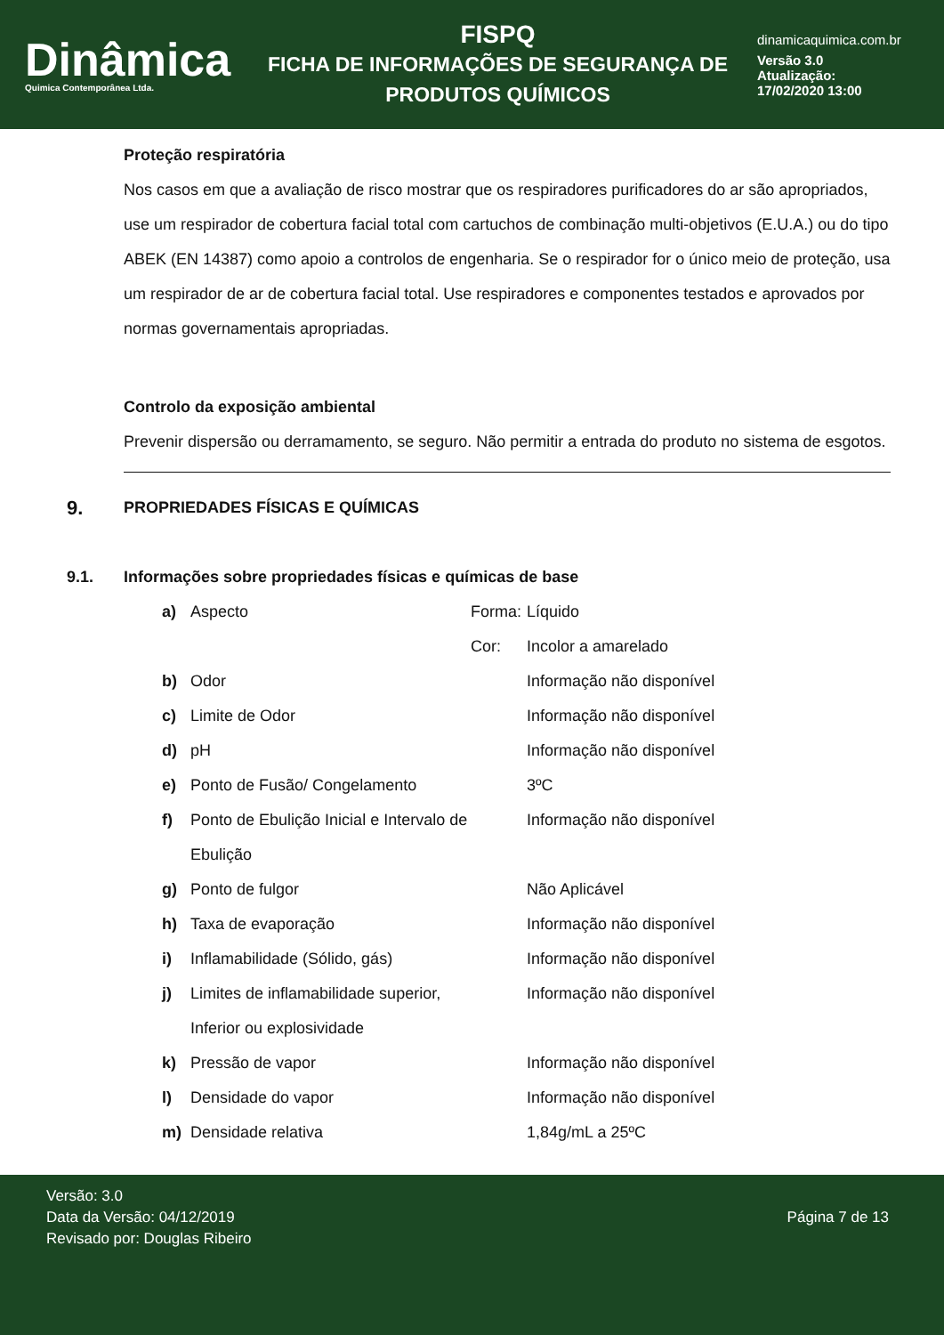Dinâmica
Quimica Contemporânea Ltda.
FISPQ
FICHA DE INFORMAÇÕES DE SEGURANÇA DE
PRODUTOS QUÍMICOS
dinamicaquimica.com.br
Versão 3.0
Atualização:
17/02/2020 13:00
Proteção respiratória
Nos casos em que a avaliação de risco mostrar que os respiradores purificadores do ar são apropriados, use um respirador de cobertura facial total com cartuchos de combinação multi-objetivos (E.U.A.) ou do tipo ABEK (EN 14387) como apoio a controlos de engenharia. Se o respirador for o único meio de proteção, usa um respirador de ar de cobertura facial total. Use respiradores e componentes testados e aprovados por normas governamentais apropriadas.
Controlo da exposição ambiental
Prevenir dispersão ou derramamento, se seguro. Não permitir a entrada do produto no sistema de esgotos.
9. PROPRIEDADES FÍSICAS E QUÍMICAS
9.1. Informações sobre propriedades físicas e químicas de base
| a) | Aspecto | Forma: | Líquido |
| | | Cor: | Incolor a amarelado |
| b) | Odor | | Informação não disponível |
| c) | Limite de Odor | | Informação não disponível |
| d) | pH | | Informação não disponível |
| e) | Ponto de Fusão/ Congelamento | | 3ºC |
| f) | Ponto de Ebulição Inicial e Intervalo de Ebulição | | Informação não disponível |
| g) | Ponto de fulgor | | Não Aplicável |
| h) | Taxa de evaporação | | Informação não disponível |
| i) | Inflamabilidade (Sólido, gás) | | Informação não disponível |
| j) | Limites de inflamabilidade superior, Inferior ou explosividade | | Informação não disponível |
| k) | Pressão de vapor | | Informação não disponível |
| l) | Densidade do vapor | | Informação não disponível |
| m) | Densidade relativa | | 1,84g/mL a 25ºC |
Versão: 3.0
Data da Versão: 04/12/2019
Revisado por: Douglas Ribeiro
Página 7 de 13